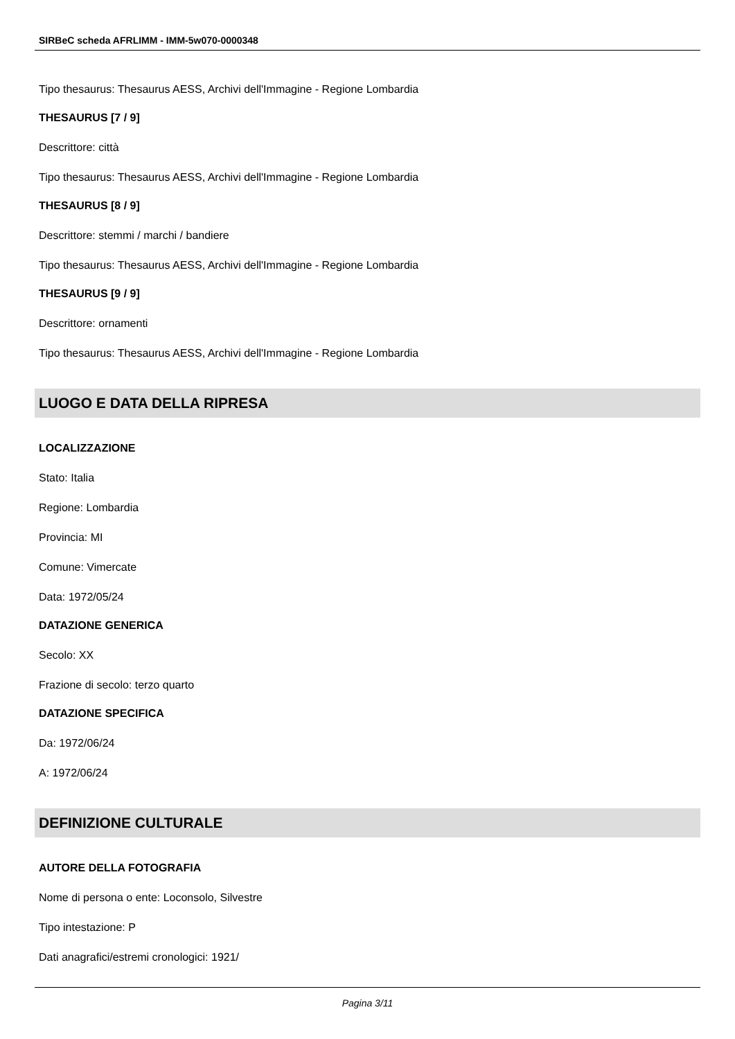SIRBeC scheda AFRLIMM - IMM-5w070-0000348
Tipo thesaurus: Thesaurus AESS, Archivi dell'Immagine - Regione Lombardia
THESAURUS [7 / 9]
Descrittore: città
Tipo thesaurus: Thesaurus AESS, Archivi dell'Immagine - Regione Lombardia
THESAURUS [8 / 9]
Descrittore: stemmi / marchi / bandiere
Tipo thesaurus: Thesaurus AESS, Archivi dell'Immagine - Regione Lombardia
THESAURUS [9 / 9]
Descrittore: ornamenti
Tipo thesaurus: Thesaurus AESS, Archivi dell'Immagine - Regione Lombardia
LUOGO E DATA DELLA RIPRESA
LOCALIZZAZIONE
Stato: Italia
Regione: Lombardia
Provincia: MI
Comune: Vimercate
Data: 1972/05/24
DATAZIONE GENERICA
Secolo: XX
Frazione di secolo: terzo quarto
DATAZIONE SPECIFICA
Da: 1972/06/24
A: 1972/06/24
DEFINIZIONE CULTURALE
AUTORE DELLA FOTOGRAFIA
Nome di persona o ente: Loconsolo, Silvestre
Tipo intestazione: P
Dati anagrafici/estremi cronologici: 1921/
Pagina 3/11